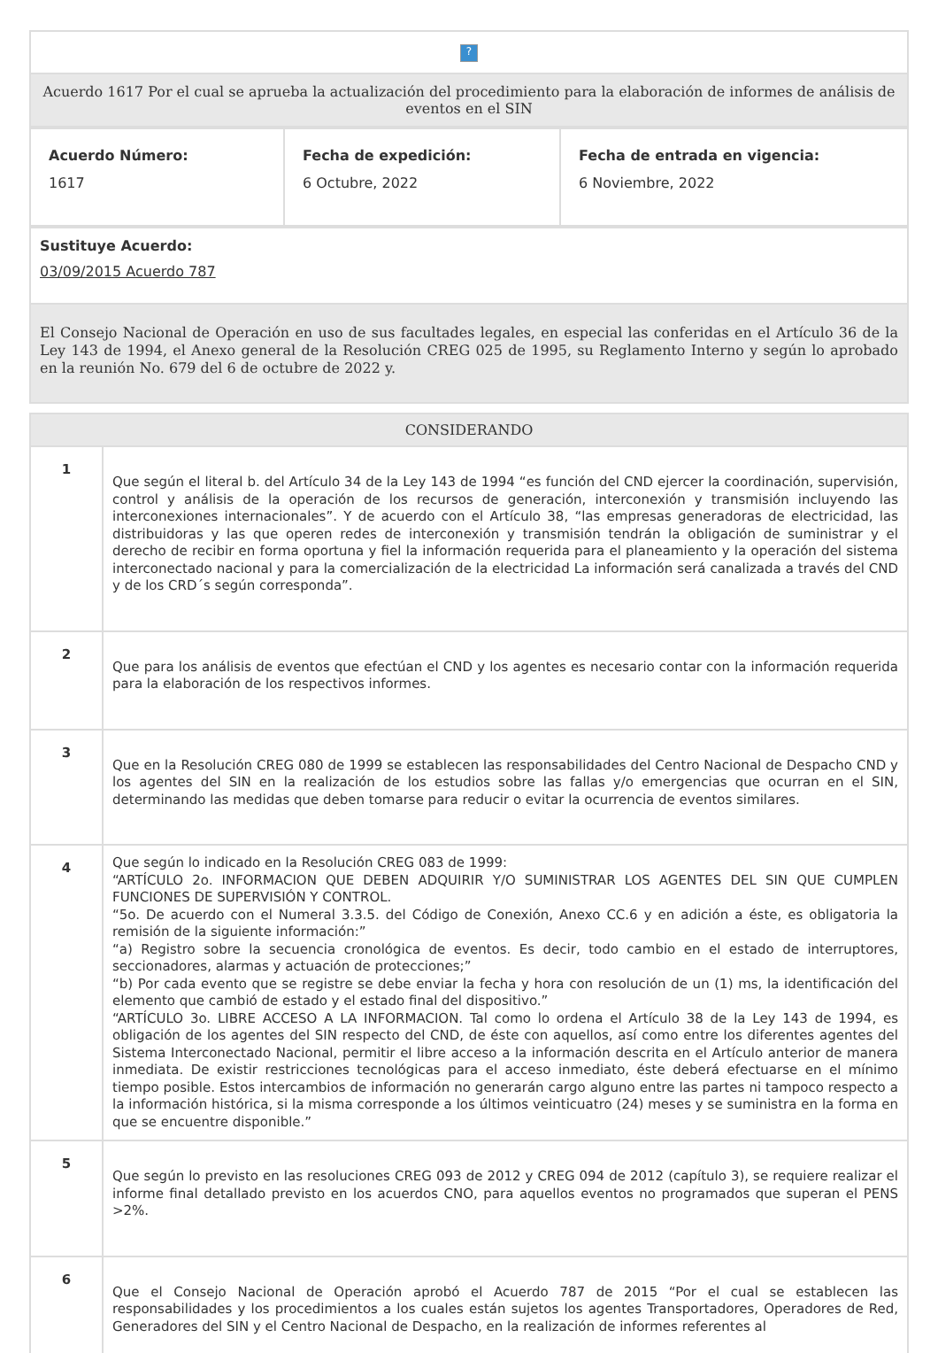| ? |
| Acuerdo 1617 Por el cual se aprueba la actualización del procedimiento para la elaboración de informes de análisis de eventos en el SIN |
| Acuerdo Número: 1617 | Fecha de expedición: 6 Octubre, 2022 | Fecha de entrada en vigencia: 6 Noviembre, 2022 |
| Sustituye Acuerdo: 03/09/2015 Acuerdo 787 |
| El Consejo Nacional de Operación en uso de sus facultades legales, en especial las conferidas en el Artículo 36 de la Ley 143 de 1994, el Anexo general de la Resolución CREG 025 de 1995, su Reglamento Interno y según lo aprobado en la reunión No. 679 del 6 de octubre de 2022 y. |
| CONSIDERANDO | |
| --- | --- |
| 1 | Que según el literal b. del Artículo 34 de la Ley 143 de 1994 “es función del CND ejercer la coordinación, supervisión, control y análisis de la operación de los recursos de generación, interconexión y transmisión incluyendo las interconexiones internacionales”. Y de acuerdo con el Artículo 38, “las empresas generadoras de electricidad, las distribuidoras y las que operen redes de interconexión y transmisión tendrán la obligación de suministrar y el derecho de recibir en forma oportuna y fiel la información requerida para el planeamiento y la operación del sistema interconectado nacional y para la comercialización de la electricidad La información será canalizada a través del CND y de los CRD´s según corresponda”. |
| 2 | Que para los análisis de eventos que efectúan el CND y los agentes es necesario contar con la información requerida para la elaboración de los respectivos informes. |
| 3 | Que en la Resolución CREG 080 de 1999 se establecen las responsabilidades del Centro Nacional de Despacho CND y los agentes del SIN en la realización de los estudios sobre las fallas y/o emergencias que ocurran en el SIN, determinando las medidas que deben tomarse para reducir o evitar la ocurrencia de eventos similares. |
| 4 | Que según lo indicado en la Resolución CREG 083 de 1999: “ARTÍCULO 2o. INFORMACION QUE DEBEN ADQUIRIR Y/O SUMINISTRAR LOS AGENTES DEL SIN QUE CUMPLEN FUNCIONES DE SUPERVISIÓN Y CONTROL. “5o. De acuerdo con el Numeral 3.3.5. del Código de Conexión, Anexo CC.6 y en adición a éste, es obligatoria la remisión de la siguiente información:” “a) Registro sobre la secuencia cronológica de eventos. Es decir, todo cambio en el estado de interruptores, seccionadores, alarmas y actuación de protecciones;” “b) Por cada evento que se registre se debe enviar la fecha y hora con resolución de un (1) ms, la identificación del elemento que cambió de estado y el estado final del dispositivo.” “ARTÍCULO 3o. LIBRE ACCESO A LA INFORMACION. Tal como lo ordena el Artículo 38 de la Ley 143 de 1994, es obligación de los agentes del SIN respecto del CND, de éste con aquellos, así como entre los diferentes agentes del Sistema Interconectado Nacional, permitir el libre acceso a la información descrita en el Artículo anterior de manera inmediata. De existir restricciones tecnológicas para el acceso inmediato, éste deberá efectuarse en el mínimo tiempo posible. Estos intercambios de información no generarán cargo alguno entre las partes ni tampoco respecto a la información histórica, si la misma corresponde a los últimos veinticuatro (24) meses y se suministra en la forma en que se encuentre disponible.” |
| 5 | Que según lo previsto en las resoluciones CREG 093 de 2012 y CREG 094 de 2012 (capítulo 3), se requiere realizar el informe final detallado previsto en los acuerdos CNO, para aquellos eventos no programados que superan el PENS >2%. |
| 6 | Que el Consejo Nacional de Operación aprobó el Acuerdo 787 de 2015 “Por el cual se establecen las responsabilidades y los procedimientos a los cuales están sujetos los agentes Transportadores, Operadores de Red, Generadores del SIN y el Centro Nacional de Despacho, en la realización de informes referentes al |